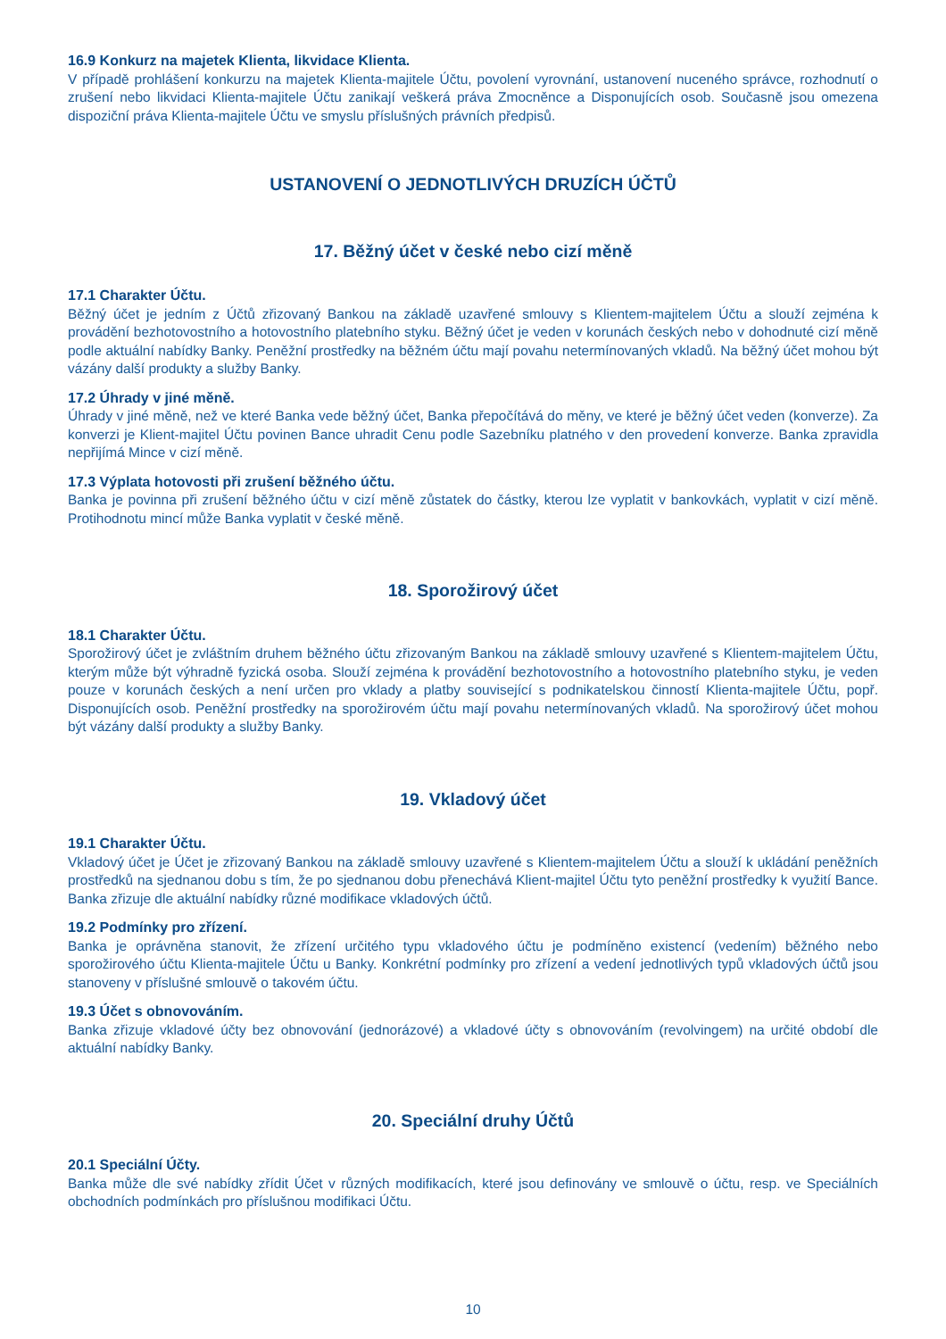16.9 Konkurz na majetek Klienta, likvidace Klienta.
V případě prohlášení konkurzu na majetek Klienta-majitele Účtu, povolení vyrovnání, ustanovení nuceného správce, rozhodnutí o zrušení nebo likvidaci Klienta-majitele Účtu zanikají veškerá práva Zmocněnce a Disponujících osob. Současně jsou omezena dispoziční práva Klienta-majitele Účtu ve smyslu příslušných právních předpisů.
USTANOVENÍ O JEDNOTLIVÝCH DRUZÍCH ÚČTŮ
17. Běžný účet v české nebo cizí měně
17.1 Charakter Účtu.
Běžný účet je jedním z Účtů zřizovaný Bankou na základě uzavřené smlouvy s Klientem-majitelem Účtu a slouží zejména k provádění bezhotovostního a hotovostního platebního styku. Běžný účet je veden v korunách českých nebo v dohodnuté cizí měně podle aktuální nabídky Banky. Peněžní prostředky na běžném účtu mají povahu netermínovaných vkladů. Na běžný účet mohou být vázány další produkty a služby Banky.
17.2 Úhrady v jiné měně.
Úhrady v jiné měně, než ve které Banka vede běžný účet, Banka přepočítává do měny, ve které je běžný účet veden (konverze). Za konverzi je Klient-majitel Účtu povinen Bance uhradit Cenu podle Sazebníku platného v den provedení konverze. Banka zpravidla nepřijímá Mince v cizí měně.
17.3 Výplata hotovosti při zrušení běžného účtu.
Banka je povinna při zrušení běžného účtu v cizí měně zůstatek do částky, kterou lze vyplatit v bankovkách, vyplatit v cizí měně. Protihodnotu mincí může Banka vyplatit v české měně.
18. Sporožirový účet
18.1 Charakter Účtu.
Sporožirový účet je zvláštním druhem běžného účtu zřizovaným Bankou na základě smlouvy uzavřené s Klientem-majitelem Účtu, kterým může být výhradně fyzická osoba. Slouží zejména k provádění bezhotovostního a hotovostního platebního styku, je veden pouze v korunách českých a není určen pro vklady a platby související s podnikatelskou činností Klienta-majitele Účtu, popř. Disponujících osob. Peněžní prostředky na sporožirovém účtu mají povahu netermínovaných vkladů. Na sporožirový účet mohou být vázány další produkty a služby Banky.
19. Vkladový účet
19.1 Charakter Účtu.
Vkladový účet je Účet je zřizovaný Bankou na základě smlouvy uzavřené s Klientem-majitelem Účtu a slouží k ukládání peněžních prostředků na sjednanou dobu s tím, že po sjednanou dobu přenechává Klient-majitel Účtu tyto peněžní prostředky k využití Bance. Banka zřizuje dle aktuální nabídky různé modifikace vkladových účtů.
19.2 Podmínky pro zřízení.
Banka je oprávněna stanovit, že zřízení určitého typu vkladového účtu je podmíněno existencí (vedením) běžného nebo sporožirového účtu Klienta-majitele Účtu u Banky. Konkrétní podmínky pro zřízení a vedení jednotlivých typů vkladových účtů jsou stanoveny v příslušné smlouvě o takovém účtu.
19.3 Účet s obnovováním.
Banka zřizuje vkladové účty bez obnovování (jednorázové) a vkladové účty s obnovováním (revolvingem) na určité období dle aktuální nabídky Banky.
20. Speciální druhy Účtů
20.1 Speciální Účty.
Banka může dle své nabídky zřídit Účet v různých modifikacích, které jsou definovány ve smlouvě o účtu, resp. ve Speciálních obchodních podmínkách pro příslušnou modifikaci Účtu.
10